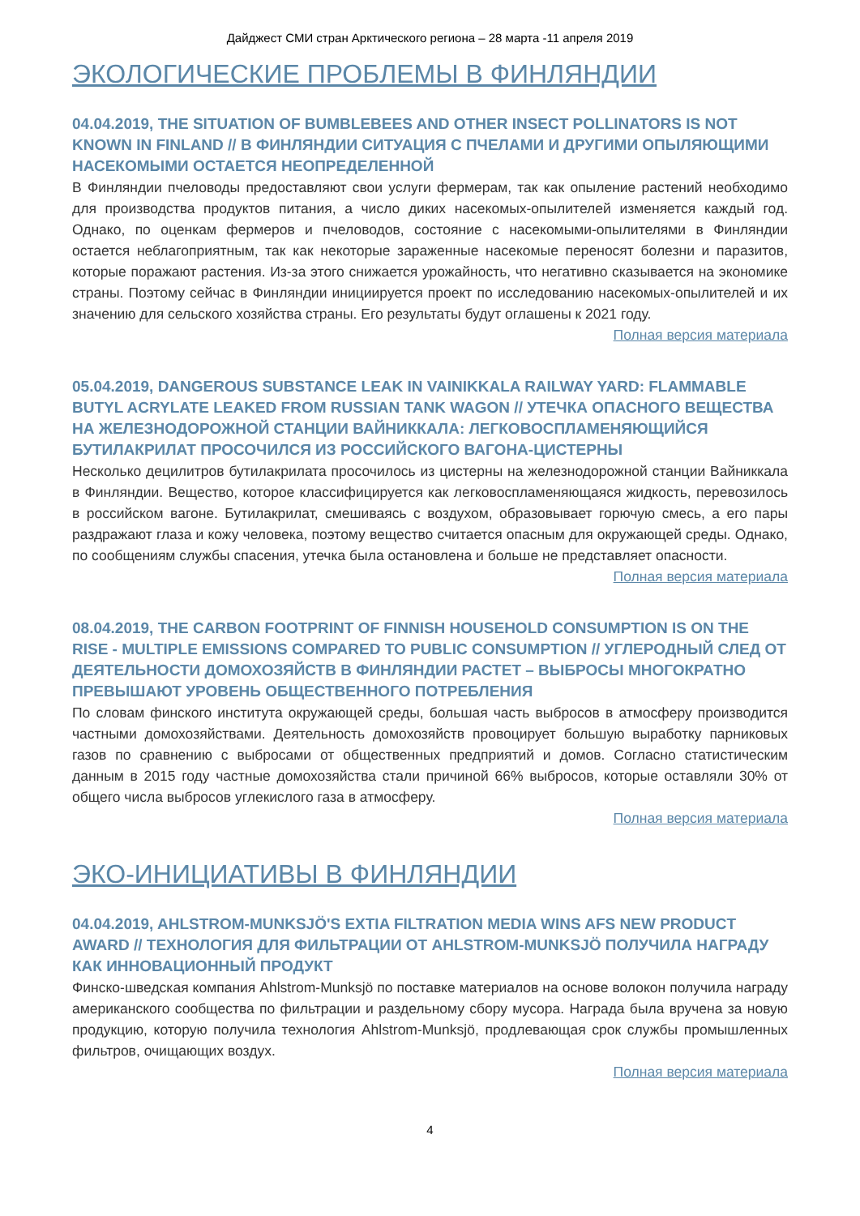Дайджест СМИ стран Арктического региона – 28 марта -11 апреля 2019
ЭКОЛОГИЧЕСКИЕ ПРОБЛЕМЫ В ФИНЛЯНДИИ
04.04.2019, THE SITUATION OF BUMBLEBEES AND OTHER INSECT POLLINATORS IS NOT KNOWN IN FINLAND // В ФИНЛЯНДИИ СИТУАЦИЯ С ПЧЕЛАМИ И ДРУГИМИ ОПЫЛЯЮЩИМИ НАСЕКОМЫМИ ОСТАЕТСЯ НЕОПРЕДЕЛЕННОЙ
В Финляндии пчеловоды предоставляют свои услуги фермерам, так как опыление растений необходимо для производства продуктов питания, а число диких насекомых-опылителей изменяется каждый год. Однако, по оценкам фермеров и пчеловодов, состояние с насекомыми-опылителями в Финляндии остается неблагоприятным, так как некоторые зараженные насекомые переносят болезни и паразитов, которые поражают растения. Из-за этого снижается урожайность, что негативно сказывается на экономике страны. Поэтому сейчас в Финляндии инициируется проект по исследованию насекомых-опылителей и их значению для сельского хозяйства страны. Его результаты будут оглашены к 2021 году.
Полная версия материала
05.04.2019, DANGEROUS SUBSTANCE LEAK IN VAINIKKALA RAILWAY YARD: FLAMMABLE BUTYL ACRYLATE LEAKED FROM RUSSIAN TANK WAGON // УТЕЧКА ОПАСНОГО ВЕЩЕСТВА НА ЖЕЛЕЗНОДОРОЖНОЙ СТАНЦИИ ВАЙНИККАЛА: ЛЕГКОВОСПЛАМЕНЯЮЩИЙСЯ БУТИЛАКРИЛАТ ПРОСОЧИЛСЯ ИЗ РОССИЙСКОГО ВАГОНА-ЦИСТЕРНЫ
Несколько децилитров бутилакрилата просочилось из цистерны на железнодорожной станции Вайниккала в Финляндии. Вещество, которое классифицируется как легковоспламеняющаяся жидкость, перевозилось в российском вагоне. Бутилакрилат, смешиваясь с воздухом, образовывает горючую смесь, а его пары раздражают глаза и кожу человека, поэтому вещество считается опасным для окружающей среды. Однако, по сообщениям службы спасения, утечка была остановлена и больше не представляет опасности.
Полная версия материала
08.04.2019, THE CARBON FOOTPRINT OF FINNISH HOUSEHOLD CONSUMPTION IS ON THE RISE - MULTIPLE EMISSIONS COMPARED TO PUBLIC CONSUMPTION // УГЛЕРОДНЫЙ СЛЕД ОТ ДЕЯТЕЛЬНОСТИ ДОМОХОЗЯЙСТВ В ФИНЛЯНДИИ РАСТЕТ – ВЫБРОСЫ МНОГОКРАТНО ПРЕВЫШАЮТ УРОВЕНЬ ОБЩЕСТВЕННОГО ПОТРЕБЛЕНИЯ
По словам финского института окружающей среды, большая часть выбросов в атмосферу производится частными домохозяйствами. Деятельность домохозяйств провоцирует большую выработку парниковых газов по сравнению с выбросами от общественных предприятий и домов. Согласно статистическим данным в 2015 году частные домохозяйства стали причиной 66% выбросов, которые оставляли 30% от общего числа выбросов углекислого газа в атмосферу.
Полная версия материала
ЭКО-ИНИЦИАТИВЫ В ФИНЛЯНДИИ
04.04.2019, AHLSTROM-MUNKSJÖ'S EXTIA FILTRATION MEDIA WINS AFS NEW PRODUCT AWARD // ТЕХНОЛОГИЯ ДЛЯ ФИЛЬТРАЦИИ ОТ AHLSTROM-MUNKSJÖ ПОЛУЧИЛА НАГРАДУ КАК ИННОВАЦИОННЫЙ ПРОДУКТ
Финско-шведская компания Ahlstrom-Munksjö по поставке материалов на основе волокон получила награду американского сообщества по фильтрации и раздельному сбору мусора. Награда была вручена за новую продукцию, которую получила технология Ahlstrom-Munksjö, продлевающая срок службы промышленных фильтров, очищающих воздух.
Полная версия материала
4